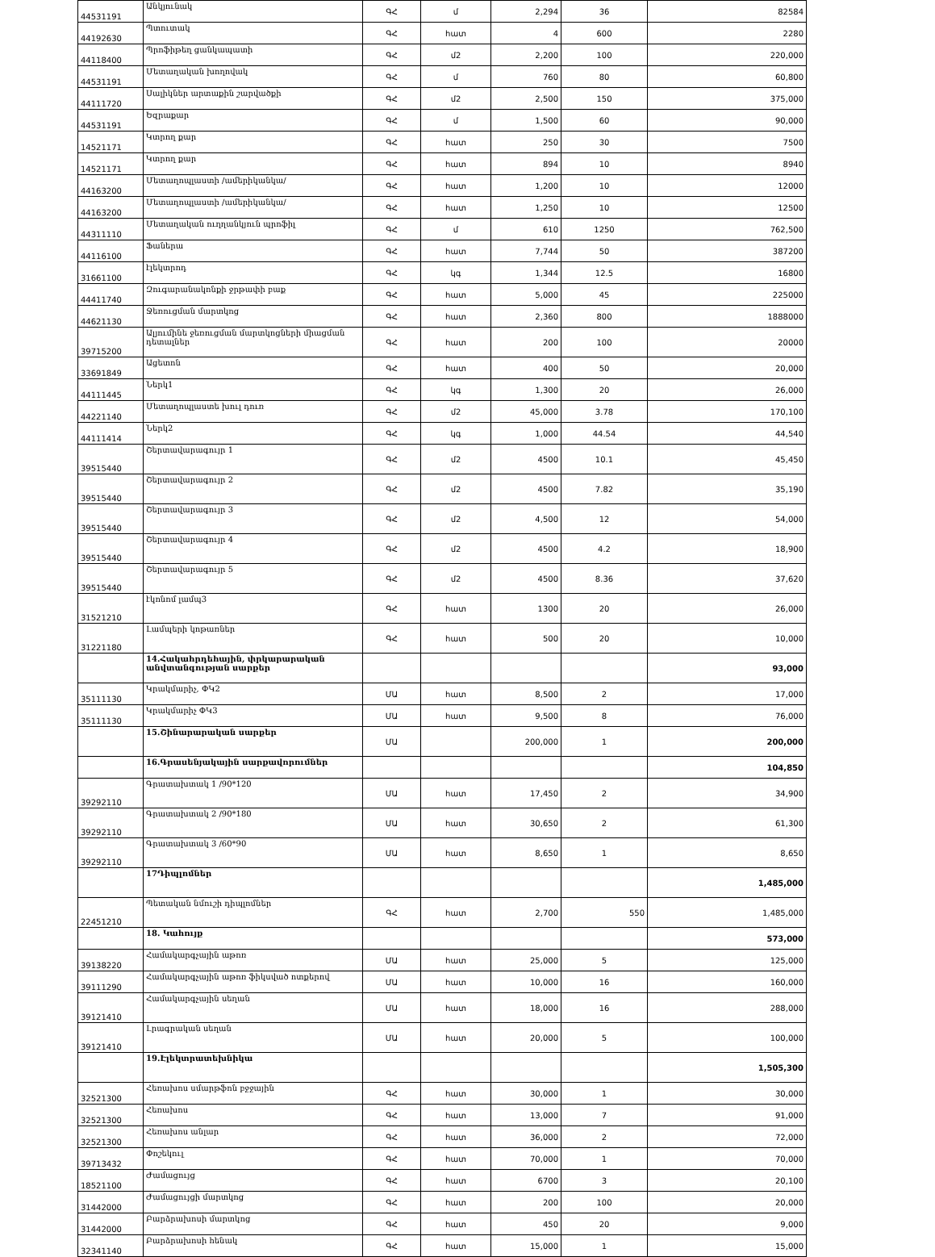| 44531191 | Անկյունակ | ԳՀ | մ | 2,294 | 36 | 82584 |
| 44192630 | Պտուտակ | ԳՀ | հատ | 4 | 600 | 2280 |
| 44118400 | Պրոֆիթեղ ցանկապատի | ԳՀ | մ2 | 2,200 | 100 | 220,000 |
| 44531191 | Մետաղական խողովակ | ԳՀ | մ | 760 | 80 | 60,800 |
| 44111720 | Սալիկներ արտաքին շարվածքի | ԳՀ | մ2 | 2,500 | 150 | 375,000 |
| 44531191 | Եզրաքար | ԳՀ | մ | 1,500 | 60 | 90,000 |
| 14521171 | Կտրող քար | ԳՀ | հատ | 250 | 30 | 7500 |
| 14521171 | Կտրող քար | ԳՀ | հատ | 894 | 10 | 8940 |
| 44163200 | Մետաղոպլաստի /ամերիկանկա/ | ԳՀ | հատ | 1,200 | 10 | 12000 |
| 44163200 | Մետաղոպլաստի /ամերիկանկա/ | ԳՀ | հատ | 1,250 | 10 | 12500 |
| 44311110 | Մետաղական ուղղանկյուն պրոֆիլ | ԳՀ | մ | 610 | 1250 | 762,500 |
| 44116100 | Ֆաներա | ԳՀ | հատ | 7,744 | 50 | 387200 |
| 31661100 | էլեկտրոդ | ԳՀ | կգ | 1,344 | 12.5 | 16800 |
| 44411740 | Զուգարանակոնքի ջրթափի բաք | ԳՀ | հատ | 5,000 | 45 | 225000 |
| 44621130 | Ջեռուցման մարտկոց | ԳՀ | հատ | 2,360 | 800 | 1888000 |
| 39715200 | Ալյումինե ջեռուցման մարտկոցների միացման դետալներ | ԳՀ | հատ | 200 | 100 | 20000 |
| 33691849 | Ացետոն | ԳՀ | հատ | 400 | 50 | 20,000 |
| 44111445 | Ներկ1 | ԳՀ | կգ | 1,300 | 20 | 26,000 |
| 44221140 | Մետաղոպլաստե խուլ դուռ | ԳՀ | մ2 | 45,000 | 3.78 | 170,100 |
| 44111414 | Ներկ2 | ԳՀ | կգ | 1,000 | 44.54 | 44,540 |
| 39515440 | Շերտավարագույր 1 | ԳՀ | մ2 | 4500 | 10.1 | 45,450 |
| 39515440 | Շերտավարագույր 2 | ԳՀ | մ2 | 4500 | 7.82 | 35,190 |
| 39515440 | Շերտավարագույր 3 | ԳՀ | մ2 | 4,500 | 12 | 54,000 |
| 39515440 | Շերտավարագույր 4 | ԳՀ | մ2 | 4500 | 4.2 | 18,900 |
| 39515440 | Շերտավարագույր 5 | ԳՀ | մ2 | 4500 | 8.36 | 37,620 |
| 31521210 | էկոնոմ լամպ3 | ԳՀ | հատ | 1300 | 20 | 26,000 |
| 31221180 | Լամպերի կոթառներ | ԳՀ | հատ | 500 | 20 | 10,000 |
| | 14.Հակահրդեհային, փրկարարական անվտանգության սարքեր | | | | | 93,000 |
| 35111130 | Կրակմարիչ, ՓԿ2 | ՄԱ | հատ | 8,500 | 2 | 17,000 |
| 35111130 | Կրակմարիչ ՓԿ3 | ՄԱ | հատ | 9,500 | 8 | 76,000 |
| | 15.Շինարարական սարքեր | ՄԱ | | 200,000 | 1 | 200,000 |
| | 16.Գրասենյակային սարքավորումներ | | | | | 104,850 |
| 39292110 | Գրատախտակ 1 /90*120 | ՄԱ | հատ | 17,450 | 2 | 34,900 |
| 39292110 | Գրատախտակ 2 /90*180 | ՄԱ | հատ | 30,650 | 2 | 61,300 |
| 39292110 | Գրատախտակ 3 /60*90 | ՄԱ | հատ | 8,650 | 1 | 8,650 |
| | 17Դիպլոմներ | | | | | 1,485,000 |
| 22451210 | Պետական նմուշի դիպլոմներ | ԳՀ | հատ | 2,700 | 550 | 1,485,000 |
| | 18. Կահույք | | | | | 573,000 |
| 39138220 | Համակարգչային աթոռ | ՄԱ | հատ | 25,000 | 5 | 125,000 |
| 39111290 | Համակարգչային աթոռ ֆիկսված ոտքերով | ՄԱ | հատ | 10,000 | 16 | 160,000 |
| 39121410 | Համակարգչային սեղան | ՄԱ | հատ | 18,000 | 16 | 288,000 |
| 39121410 | Լրագրական սեղան | ՄԱ | հատ | 20,000 | 5 | 100,000 |
| | 19.Էլեկտրատեխնիկա | | | | | 1,505,300 |
| 32521300 | Հեռախոս սմարթֆոն բջջային | ԳՀ | հատ | 30,000 | 1 | 30,000 |
| 32521300 | Հեռախոս | ԳՀ | հատ | 13,000 | 7 | 91,000 |
| 32521300 | Հեռախոս անլար | ԳՀ | հատ | 36,000 | 2 | 72,000 |
| 39713432 | Փոշեկուլ | ԳՀ | հատ | 70,000 | 1 | 70,000 |
| 18521100 | Ժամացույց | ԳՀ | հատ | 6700 | 3 | 20,100 |
| 31442000 | Ժամացույցի մարտկոց | ԳՀ | հատ | 200 | 100 | 20,000 |
| 31442000 | Բարձրախոսի մարտկոց | ԳՀ | հատ | 450 | 20 | 9,000 |
| 32341140 | Բարձրախոսի հենակ | ԳՀ | հատ | 15,000 | 1 | 15,000 |